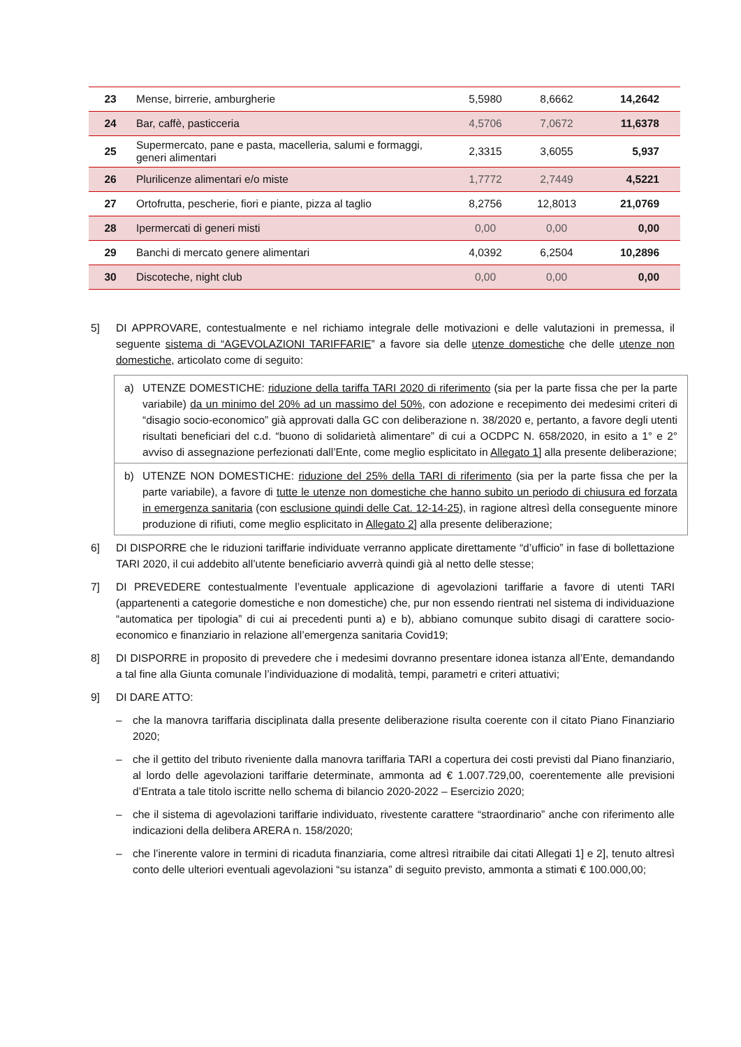| 23 | Mense, birrerie, amburgherie | 5,5980 | 8,6662 | 14,2642 |
| 24 | Bar, caffè, pasticceria | 4,5706 | 7,0672 | 11,6378 |
| 25 | Supermercato, pane e pasta, macelleria, salumi e formaggi, generi alimentari | 2,3315 | 3,6055 | 5,937 |
| 26 | Plurilicenze alimentari e/o miste | 1,7772 | 2,7449 | 4,5221 |
| 27 | Ortofrutta, pescherie, fiori e piante, pizza al taglio | 8,2756 | 12,8013 | 21,0769 |
| 28 | Ipermercati di generi misti | 0,00 | 0,00 | 0,00 |
| 29 | Banchi di mercato genere alimentari | 4,0392 | 6,2504 | 10,2896 |
| 30 | Discoteche, night club | 0,00 | 0,00 | 0,00 |
5] DI APPROVARE, contestualmente e nel richiamo integrale delle motivazioni e delle valutazioni in premessa, il seguente sistema di “AGEVOLAZIONI TARIFFARIE” a favore sia delle utenze domestiche che delle utenze non domestiche, articolato come di seguito:
a) UTENZE DOMESTICHE: riduzione della tariffa TARI 2020 di riferimento (sia per la parte fissa che per la parte variabile) da un minimo del 20% ad un massimo del 50%, con adozione e recepimento dei medesimi criteri di “disagio socio-economico” già approvati dalla GC con deliberazione n. 38/2020 e, pertanto, a favore degli utenti risultati beneficiari del c.d. “buono di solidarietà alimentare” di cui a OCDPC N. 658/2020, in esito a 1° e 2° avviso di assegnazione perfezionati dall’Ente, come meglio esplicitato in Allegato 1] alla presente deliberazione;
b) UTENZE NON DOMESTICHE: riduzione del 25% della TARI di riferimento (sia per la parte fissa che per la parte variabile), a favore di tutte le utenze non domestiche che hanno subito un periodo di chiusura ed forzata in emergenza sanitaria (con esclusione quindi delle Cat. 12-14-25), in ragione altresì della conseguente minore produzione di rifiuti, come meglio esplicitato in Allegato 2] alla presente deliberazione;
6] DI DISPORRE che le riduzioni tariffarie individuate verranno applicate direttamente “d’ufficio” in fase di bollettazione TARI 2020, il cui addebito all’utente beneficiario avverrà quindi già al netto delle stesse;
7] DI PREVEDERE contestualmente l’eventuale applicazione di agevolazioni tariffarie a favore di utenti TARI (appartenenti a categorie domestiche e non domestiche) che, pur non essendo rientrati nel sistema di individuazione “automatica per tipologia” di cui ai precedenti punti a) e b), abbiano comunque subito disagi di carattere socio-economico e finanziario in relazione all’emergenza sanitaria Covid19;
8] DI DISPORRE in proposito di prevedere che i medesimi dovranno presentare idonea istanza all’Ente, demandando a tal fine alla Giunta comunale l’individuazione di modalità, tempi, parametri e criteri attuativi;
9] DI DARE ATTO:
– che la manovra tariffaria disciplinata dalla presente deliberazione risulta coerente con il citato Piano Finanziario 2020;
– che il gettito del tributo riveniente dalla manovra tariffaria TARI a copertura dei costi previsti dal Piano finanziario, al lordo delle agevolazioni tariffarie determinate, ammonta ad € 1.007.729,00, coerentemente alle previsioni d’Entrata a tale titolo iscritte nello schema di bilancio 2020-2022 – Esercizio 2020;
– che il sistema di agevolazioni tariffarie individuato, rivestente carattere “straordinario” anche con riferimento alle indicazioni della delibera ARERA n. 158/2020;
– che l’inerente valore in termini di ricaduta finanziaria, come altresì ritraibile dai citati Allegati 1] e 2], tenuto altresì conto delle ulteriori eventuali agevolazioni “su istanza” di seguito previsto, ammonta a stimati € 100.000,00;